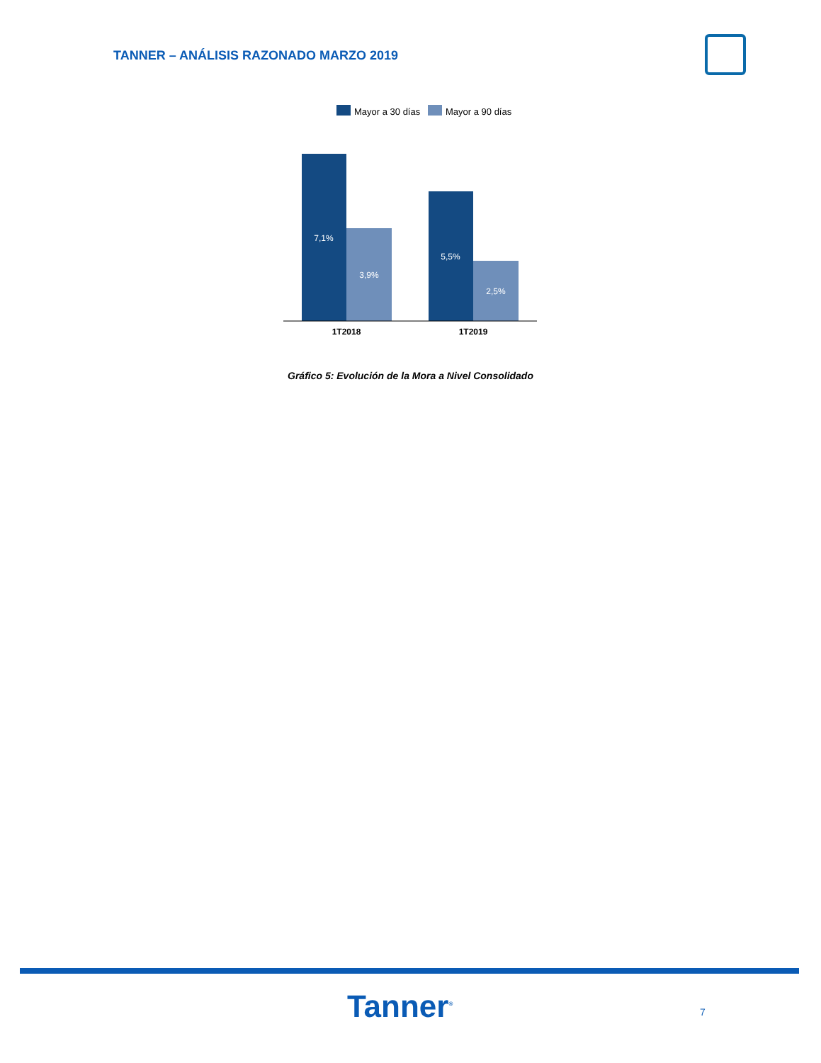TANNER – ANÁLISIS RAZONADO MARZO 2019
Mayor a 30 días
Mayor a 90 días
7,1%
3,9%
5,5%
2,5%
1T2018
1T2019
Gráfico 5: Evolución de la Mora a Nivel Consolidado
Tanner<sup>®</sup> 7